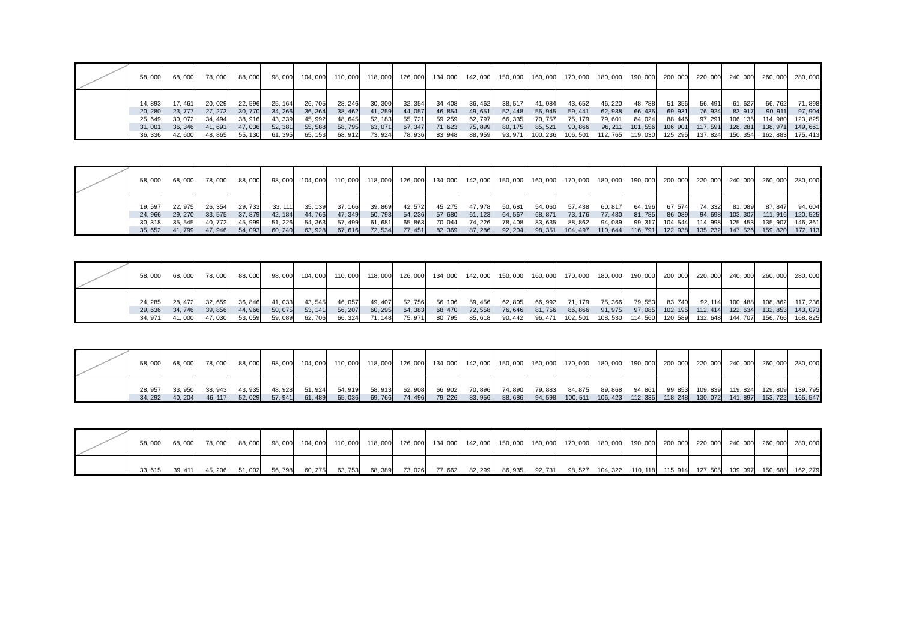| | 58, 000 | 68, 000 | 78, 000 | 88, 000 | 98, 000 | 104, 000 | 110, 000 | 118, 000 | 126, 000 | 134, 000 | 142, 000 | 150, 000 | 160, 000 | 170, 000 | 180, 000 | 190, 000 | 200, 000 | 220, 000 | 240, 000 | 260, 000 | 280, 000 |
| --- | --- | --- | --- | --- | --- | --- | --- | --- | --- | --- | --- | --- | --- | --- | --- | --- | --- | --- | --- | --- | --- |
| | 14, 893 | 17, 461 | 20, 029 | 22, 596 | 25, 164 | 26, 705 | 28, 246 | 30, 300 | 32, 354 | 34, 408 | 36, 462 | 38, 517 | 41, 084 | 43, 652 | 46, 220 | 48, 788 | 51, 356 | 56, 491 | 61, 627 | 66, 762 | 71, 898 |
| | 20, 280 | 23, 777 | 27, 273 | 30, 770 | 34, 266 | 36, 364 | 38, 462 | 41, 259 | 44, 057 | 46, 854 | 49, 651 | 52, 448 | 55, 945 | 59, 441 | 62, 938 | 66, 435 | 69, 931 | 76, 924 | 83, 917 | 90, 911 | 97, 904 |
| | 25, 649 | 30, 072 | 34, 494 | 38, 916 | 43, 339 | 45, 992 | 48, 645 | 52, 183 | 55, 721 | 59, 259 | 62, 797 | 66, 335 | 70, 757 | 75, 179 | 79, 601 | 84, 024 | 88, 446 | 97, 291 | 106, 135 | 114, 980 | 123, 825 |
| | 31, 001 | 36, 346 | 41, 691 | 47, 036 | 52, 381 | 55, 588 | 58, 795 | 63, 071 | 67, 347 | 71, 623 | 75, 899 | 80, 175 | 85, 521 | 90, 866 | 96, 211 | 101, 556 | 106, 901 | 117, 591 | 128, 281 | 138, 971 | 149, 661 |
| | 36, 336 | 42, 600 | 48, 865 | 55, 130 | 61, 395 | 65, 153 | 68, 912 | 73, 924 | 78, 936 | 83, 948 | 88, 959 | 93, 971 | 100, 236 | 106, 501 | 112, 765 | 119, 030 | 125, 295 | 137, 824 | 150, 354 | 162, 883 | 175, 413 |
| | 58, 000 | 68, 000 | 78, 000 | 88, 000 | 98, 000 | 104, 000 | 110, 000 | 118, 000 | 126, 000 | 134, 000 | 142, 000 | 150, 000 | 160, 000 | 170, 000 | 180, 000 | 190, 000 | 200, 000 | 220, 000 | 240, 000 | 260, 000 | 280, 000 |
| --- | --- | --- | --- | --- | --- | --- | --- | --- | --- | --- | --- | --- | --- | --- | --- | --- | --- | --- | --- | --- | --- |
| | 19, 597 | 22, 975 | 26, 354 | 29, 733 | 33, 111 | 35, 139 | 37, 166 | 39, 869 | 42, 572 | 45, 275 | 47, 978 | 50, 681 | 54, 060 | 57, 438 | 60, 817 | 64, 196 | 67, 574 | 74, 332 | 81, 089 | 87, 847 | 94, 604 |
| | 24, 966 | 29, 270 | 33, 575 | 37, 879 | 42, 184 | 44, 766 | 47, 349 | 50, 793 | 54, 236 | 57, 680 | 61, 123 | 64, 567 | 68, 871 | 73, 176 | 77, 480 | 81, 785 | 86, 089 | 94, 698 | 103, 307 | 111, 916 | 120, 525 |
| | 30, 318 | 35, 545 | 40, 772 | 45, 999 | 51, 226 | 54, 363 | 57, 499 | 61, 681 | 65, 863 | 70, 044 | 74, 226 | 78, 408 | 83, 635 | 88, 862 | 94, 089 | 99, 317 | 104, 544 | 114, 998 | 125, 453 | 135, 907 | 146, 361 |
| | 35, 652 | 41, 799 | 47, 946 | 54, 093 | 60, 240 | 63, 928 | 67, 616 | 72, 534 | 77, 451 | 82, 369 | 87, 286 | 92, 204 | 98, 351 | 104, 497 | 110, 644 | 116, 791 | 122, 938 | 135, 232 | 147, 526 | 159, 820 | 172, 113 |
| | 58, 000 | 68, 000 | 78, 000 | 88, 000 | 98, 000 | 104, 000 | 110, 000 | 118, 000 | 126, 000 | 134, 000 | 142, 000 | 150, 000 | 160, 000 | 170, 000 | 180, 000 | 190, 000 | 200, 000 | 220, 000 | 240, 000 | 260, 000 | 280, 000 |
| --- | --- | --- | --- | --- | --- | --- | --- | --- | --- | --- | --- | --- | --- | --- | --- | --- | --- | --- | --- | --- | --- |
| | 24, 285 | 28, 472 | 32, 659 | 36, 846 | 41, 033 | 43, 545 | 46, 057 | 49, 407 | 52, 756 | 56, 106 | 59, 456 | 62, 805 | 66, 992 | 71, 179 | 75, 366 | 79, 553 | 83, 740 | 92, 114 | 100, 488 | 108, 862 | 117, 236 |
| | 29, 636 | 34, 746 | 39, 856 | 44, 966 | 50, 075 | 53, 141 | 56, 207 | 60, 295 | 64, 383 | 68, 470 | 72, 558 | 76, 646 | 81, 756 | 86, 866 | 91, 975 | 97, 085 | 102, 195 | 112, 414 | 122, 634 | 132, 853 | 143, 073 |
| | 34, 971 | 41, 000 | 47, 030 | 53, 059 | 59, 089 | 62, 706 | 66, 324 | 71, 148 | 75, 971 | 80, 795 | 85, 618 | 90, 442 | 96, 471 | 102, 501 | 108, 530 | 114, 560 | 120, 589 | 132, 648 | 144, 707 | 156, 766 | 168, 825 |
| | 58, 000 | 68, 000 | 78, 000 | 88, 000 | 98, 000 | 104, 000 | 110, 000 | 118, 000 | 126, 000 | 134, 000 | 142, 000 | 150, 000 | 160, 000 | 170, 000 | 180, 000 | 190, 000 | 200, 000 | 220, 000 | 240, 000 | 260, 000 | 280, 000 |
| --- | --- | --- | --- | --- | --- | --- | --- | --- | --- | --- | --- | --- | --- | --- | --- | --- | --- | --- | --- | --- | --- |
| | 28, 957 | 33, 950 | 38, 943 | 43, 935 | 48, 928 | 51, 924 | 54, 919 | 58, 913 | 62, 908 | 66, 902 | 70, 896 | 74, 890 | 79, 883 | 84, 875 | 89, 868 | 94, 861 | 99, 853 | 109, 839 | 119, 824 | 129, 809 | 139, 795 |
| | 34, 292 | 40, 204 | 46, 117 | 52, 029 | 57, 941 | 61, 489 | 65, 036 | 69, 766 | 74, 496 | 79, 226 | 83, 956 | 88, 686 | 94, 598 | 100, 511 | 106, 423 | 112, 335 | 118, 248 | 130, 072 | 141, 897 | 153, 722 | 165, 547 |
| | 58, 000 | 68, 000 | 78, 000 | 88, 000 | 98, 000 | 104, 000 | 110, 000 | 118, 000 | 126, 000 | 134, 000 | 142, 000 | 150, 000 | 160, 000 | 170, 000 | 180, 000 | 190, 000 | 200, 000 | 220, 000 | 240, 000 | 260, 000 | 280, 000 |
| --- | --- | --- | --- | --- | --- | --- | --- | --- | --- | --- | --- | --- | --- | --- | --- | --- | --- | --- | --- | --- | --- |
| | 33, 615 | 39, 411 | 45, 206 | 51, 002 | 56, 798 | 60, 275 | 63, 753 | 68, 389 | 73, 026 | 77, 662 | 82, 299 | 86, 935 | 92, 731 | 98, 527 | 104, 322 | 110, 118 | 115, 914 | 127, 505 | 139, 097 | 150, 688 | 162, 279 |